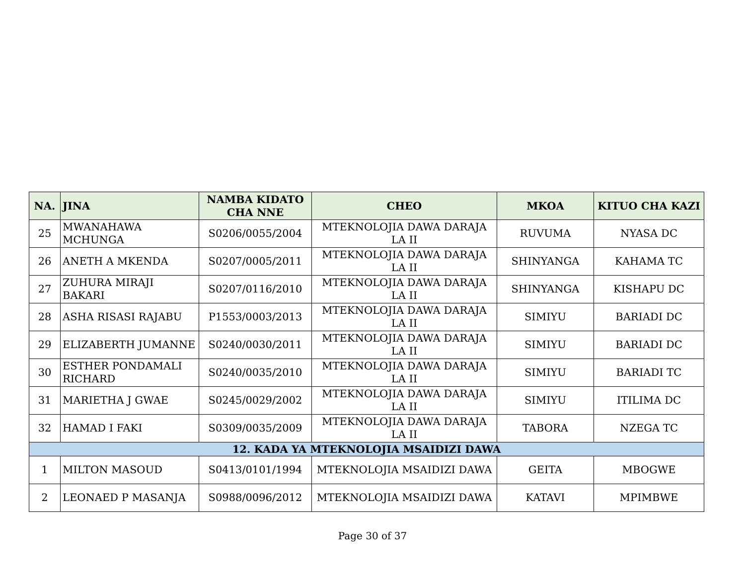| NA. | JINA | NAMBA KIDATO CHA NNE | CHEO | MKOA | KITUO CHA KAZI |
| --- | --- | --- | --- | --- | --- |
| 25 | MWANAHAWA MCHUNGA | S0206/0055/2004 | MTEKNOLOJIA DAWA DARAJA LA II | RUVUMA | NYASA DC |
| 26 | ANETH A MKENDA | S0207/0005/2011 | MTEKNOLOJIA DAWA DARAJA LA II | SHINYANGA | KAHAMA TC |
| 27 | ZUHURA MIRAJI BAKARI | S0207/0116/2010 | MTEKNOLOJIA DAWA DARAJA LA II | SHINYANGA | KISHAPU DC |
| 28 | ASHA RISASI RAJABU | P1553/0003/2013 | MTEKNOLOJIA DAWA DARAJA LA II | SIMIYU | BARIADI DC |
| 29 | ELIZABERTH JUMANNE | S0240/0030/2011 | MTEKNOLOJIA DAWA DARAJA LA II | SIMIYU | BARIADI DC |
| 30 | ESTHER PONDAMALI RICHARD | S0240/0035/2010 | MTEKNOLOJIA DAWA DARAJA LA II | SIMIYU | BARIADI TC |
| 31 | MARIETHA J GWAE | S0245/0029/2002 | MTEKNOLOJIA DAWA DARAJA LA II | SIMIYU | ITILIMA DC |
| 32 | HAMAD I FAKI | S0309/0035/2009 | MTEKNOLOJIA DAWA DARAJA LA II | TABORA | NZEGA TC |
| 12. KADA YA MTEKNOLOJIA MSAIDIZI DAWA | | | | | |
| 1 | MILTON MASOUD | S0413/0101/1994 | MTEKNOLOJIA MSAIDIZI DAWA | GEITA | MBOGWE |
| 2 | LEONAED P MASANJA | S0988/0096/2012 | MTEKNOLOJIA MSAIDIZI DAWA | KATAVI | MPIMBWE |
Page 30 of 37